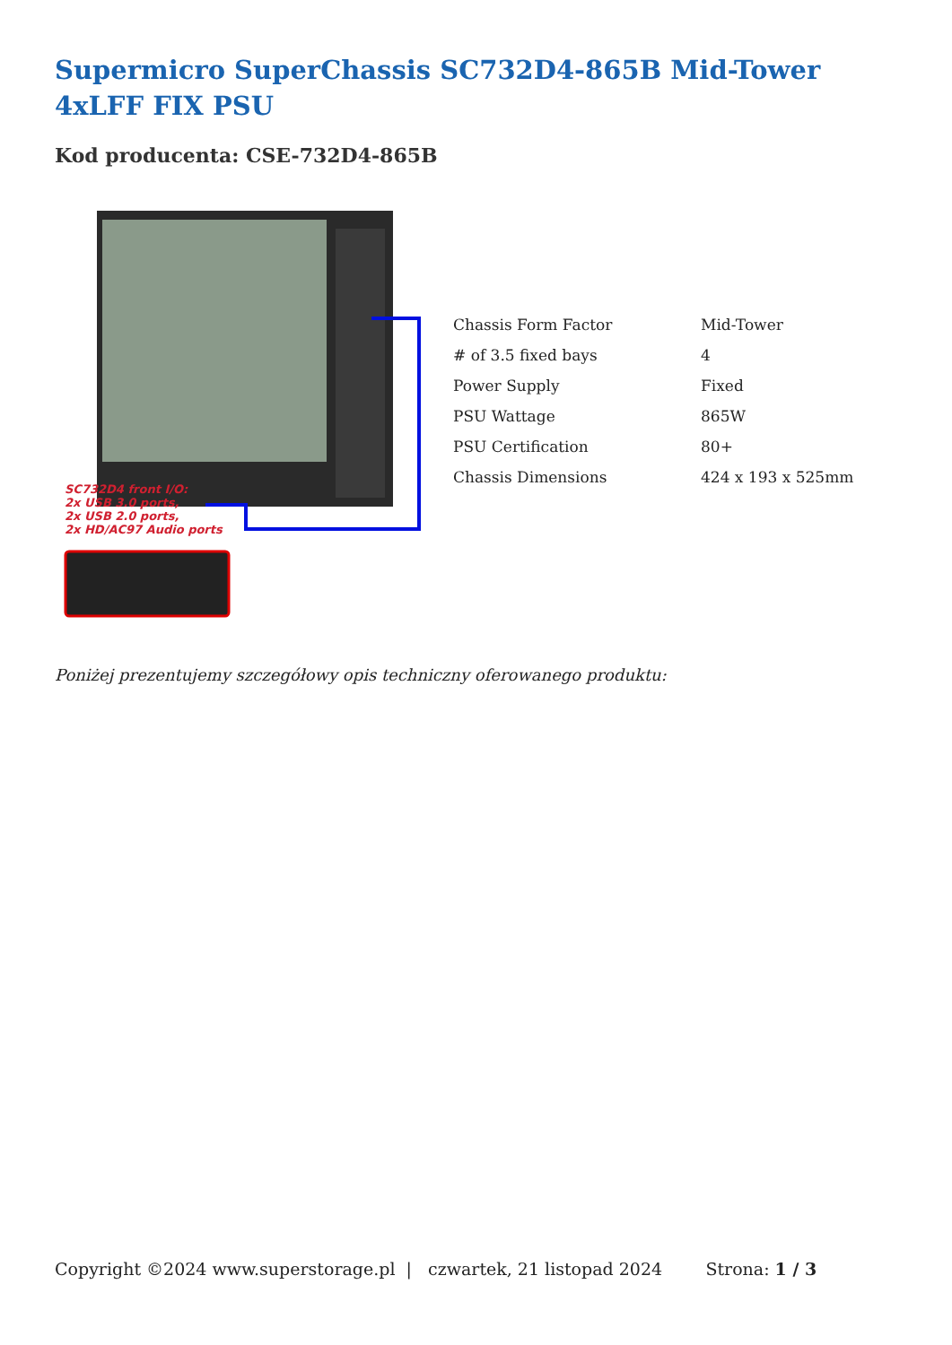Supermicro SuperChassis SC732D4-865B Mid-Tower 4xLFF FIX PSU
Kod producenta: CSE-732D4-865B
SC732D4 front I/O:
2x USB 3.0 ports,
2x USB 2.0 ports,
2x HD/AC97 Audio ports
| Chassis Form Factor | Mid-Tower |
| # of 3.5 fixed bays | 4 |
| Power Supply | Fixed |
| PSU Wattage | 865W |
| PSU Certification | 80+ |
| Chassis Dimensions | 424 x 193 x 525mm |
Poniżej prezentujemy szczegółowy opis techniczny oferowanego produktu:
Copyright ©2024 www.superstorage.pl | czwartek, 21 listopad 2024 Strona: 1 / 3